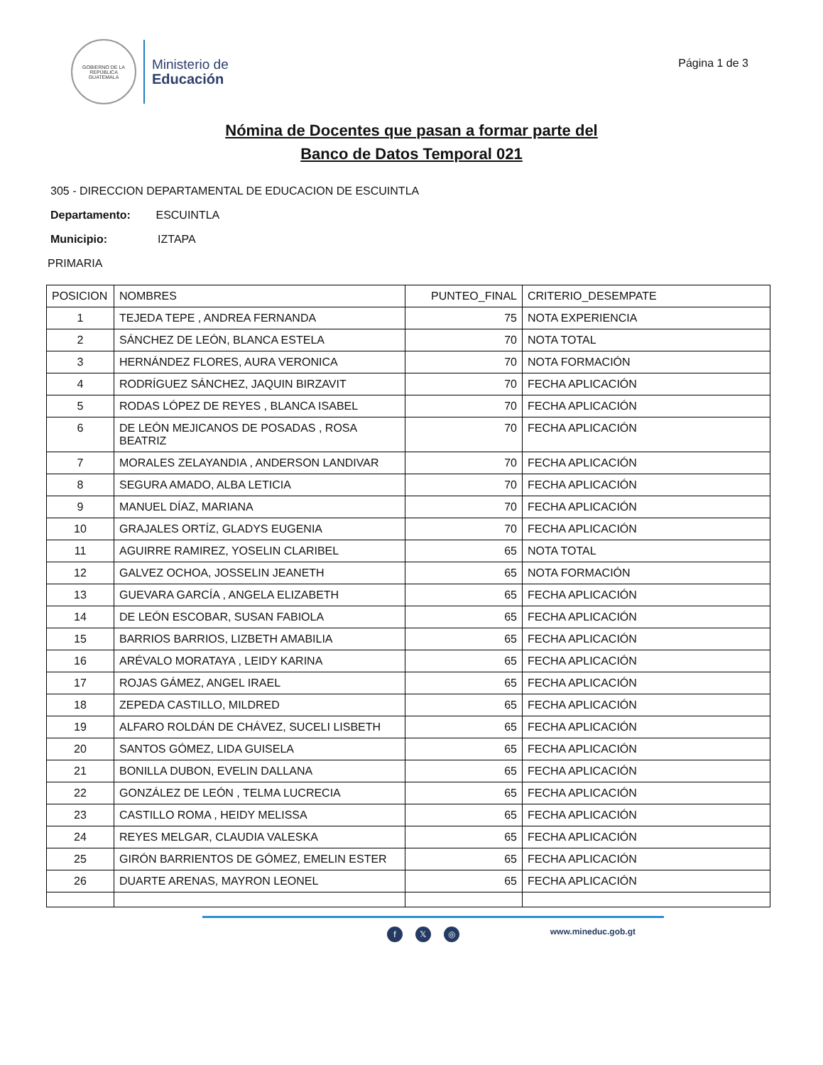GOBIERNO DE LA REPÚBLICA
GUATEMALA
Ministerio de
Educación
Página 1 de 3
Nómina de Docentes que pasan a formar parte del
Banco de Datos Temporal 021
305 - DIRECCION DEPARTAMENTAL DE EDUCACION DE ESCUINTLA
Departamento: ESCUINTLA
Municipio: IZTAPA
PRIMARIA
| POSICION | NOMBRES | PUNTEO_FINAL | CRITERIO_DESEMPATE |
| --- | --- | --- | --- |
| 1 | TEJEDA TEPE , ANDREA FERNANDA | 75 | NOTA EXPERIENCIA |
| 2 | SÁNCHEZ DE LEÓN, BLANCA ESTELA | 70 | NOTA TOTAL |
| 3 | HERNÁNDEZ FLORES, AURA VERONICA | 70 | NOTA FORMACIÓN |
| 4 | RODRÍGUEZ SÁNCHEZ, JAQUIN BIRZAVIT | 70 | FECHA APLICACIÓN |
| 5 | RODAS LÓPEZ DE REYES , BLANCA ISABEL | 70 | FECHA APLICACIÓN |
| 6 | DE LEÓN MEJICANOS DE POSADAS , ROSA BEATRIZ | 70 | FECHA APLICACIÓN |
| 7 | MORALES ZELAYANDIA , ANDERSON LANDIVAR | 70 | FECHA APLICACIÓN |
| 8 | SEGURA AMADO, ALBA LETICIA | 70 | FECHA APLICACIÓN |
| 9 | MANUEL DÍAZ, MARIANA | 70 | FECHA APLICACIÓN |
| 10 | GRAJALES ORTÍZ, GLADYS EUGENIA | 70 | FECHA APLICACIÓN |
| 11 | AGUIRRE RAMIREZ, YOSELIN CLARIBEL | 65 | NOTA TOTAL |
| 12 | GALVEZ OCHOA, JOSSELIN JEANETH | 65 | NOTA FORMACIÓN |
| 13 | GUEVARA GARCÍA , ANGELA ELIZABETH | 65 | FECHA APLICACIÓN |
| 14 | DE LEÓN ESCOBAR, SUSAN FABIOLA | 65 | FECHA APLICACIÓN |
| 15 | BARRIOS BARRIOS, LIZBETH AMABILIA | 65 | FECHA APLICACIÓN |
| 16 | ARÉVALO MORATAYA , LEIDY KARINA | 65 | FECHA APLICACIÓN |
| 17 | ROJAS GÁMEZ, ANGEL IRAEL | 65 | FECHA APLICACIÓN |
| 18 | ZEPEDA CASTILLO, MILDRED | 65 | FECHA APLICACIÓN |
| 19 | ALFARO ROLDÁN DE CHÁVEZ, SUCELI LISBETH | 65 | FECHA APLICACIÓN |
| 20 | SANTOS GÓMEZ, LIDA GUISELA | 65 | FECHA APLICACIÓN |
| 21 | BONILLA DUBON, EVELIN DALLANA | 65 | FECHA APLICACIÓN |
| 22 | GONZÁLEZ DE LEÓN , TELMA LUCRECIA | 65 | FECHA APLICACIÓN |
| 23 | CASTILLO ROMA , HEIDY MELISSA | 65 | FECHA APLICACIÓN |
| 24 | REYES MELGAR, CLAUDIA VALESKA | 65 | FECHA APLICACIÓN |
| 25 | GIRÓN BARRIENTOS DE GÓMEZ, EMELIN ESTER | 65 | FECHA APLICACIÓN |
| 26 | DUARTE ARENAS, MAYRON LEONEL | 65 | FECHA APLICACIÓN |
f 𝕏 ◎
www.mineduc.gob.gt